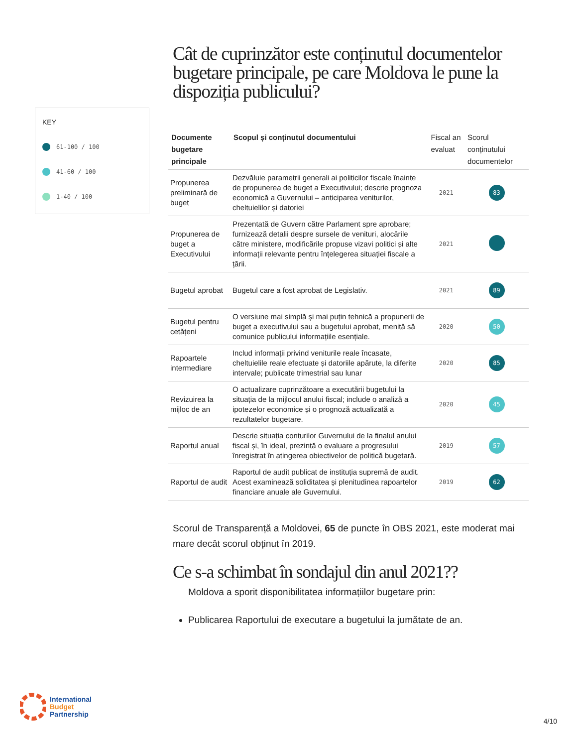KEY
61-100 / 100
41-60 / 100
1-40 / 100
Cât de cuprinzător este conținutul documentelor bugetare principale, pe care Moldova le pune la dispoziția publicului?
| Documente bugetare principale | Scopul și conținutul documentului | Fiscal an evaluat | Scorul conținutului documentelor |
| --- | --- | --- | --- |
| Propunerea preliminară de buget | Dezvăluie parametrii generali ai politicilor fiscale înainte de propunerea de buget a Executivului; descrie prognoza economică a Guvernului – anticiparea veniturilor, cheltuielilor și datoriei | 2021 | 83 |
| Propunerea de buget a Executivului | Prezentată de Guvern către Parlament spre aprobare; furnizează detalii despre sursele de venituri, alocările către ministere, modificările propuse vizavi politici și alte informații relevante pentru înțelegerea situației fiscale a țării. | 2021 | |
| Bugetul aprobat | Bugetul care a fost aprobat de Legislativ. | 2021 | 89 |
| Bugetul pentru cetățeni | O versiune mai simplă și mai puțin tehnică a propunerii de buget a executivului sau a bugetului aprobat, menită să comunice publicului informațiile esențiale. | 2020 | 50 |
| Rapoartele intermediare | Includ informații privind veniturile reale încasate, cheltuielile reale efectuate și datoriile apărute, la diferite intervale; publicate trimestrial sau lunar | 2020 | 85 |
| Revizuirea la mijloc de an | O actualizare cuprinzătoare a executării bugetului la situația de la mijlocul anului fiscal; include o analiză a ipotezelor economice și o prognoză actualizată a rezultatelor bugetare. | 2020 | 45 |
| Raportul anual | Descrie situația conturilor Guvernului de la finalul anului fiscal și, în ideal, prezintă o evaluare a progresului înregistrat în atingerea obiectivelor de politică bugetară. | 2019 | 57 |
| Raportul de audit | Raportul de audit publicat de instituția supremă de audit. Acest examinează soliditatea și plenitudinea rapoartelor financiare anuale ale Guvernului. | 2019 | 62 |
Scorul de Transparență a Moldovei, 65 de puncte în OBS 2021, este moderat mai mare decât scorul obținut în 2019.
Ce s-a schimbat în sondajul din anul 2021??
Moldova a sporit disponibilitatea informațiilor bugetare prin:
Publicarea Raportului de executare a bugetului la jumătate de an.
International
Budget
Partnership
4/10